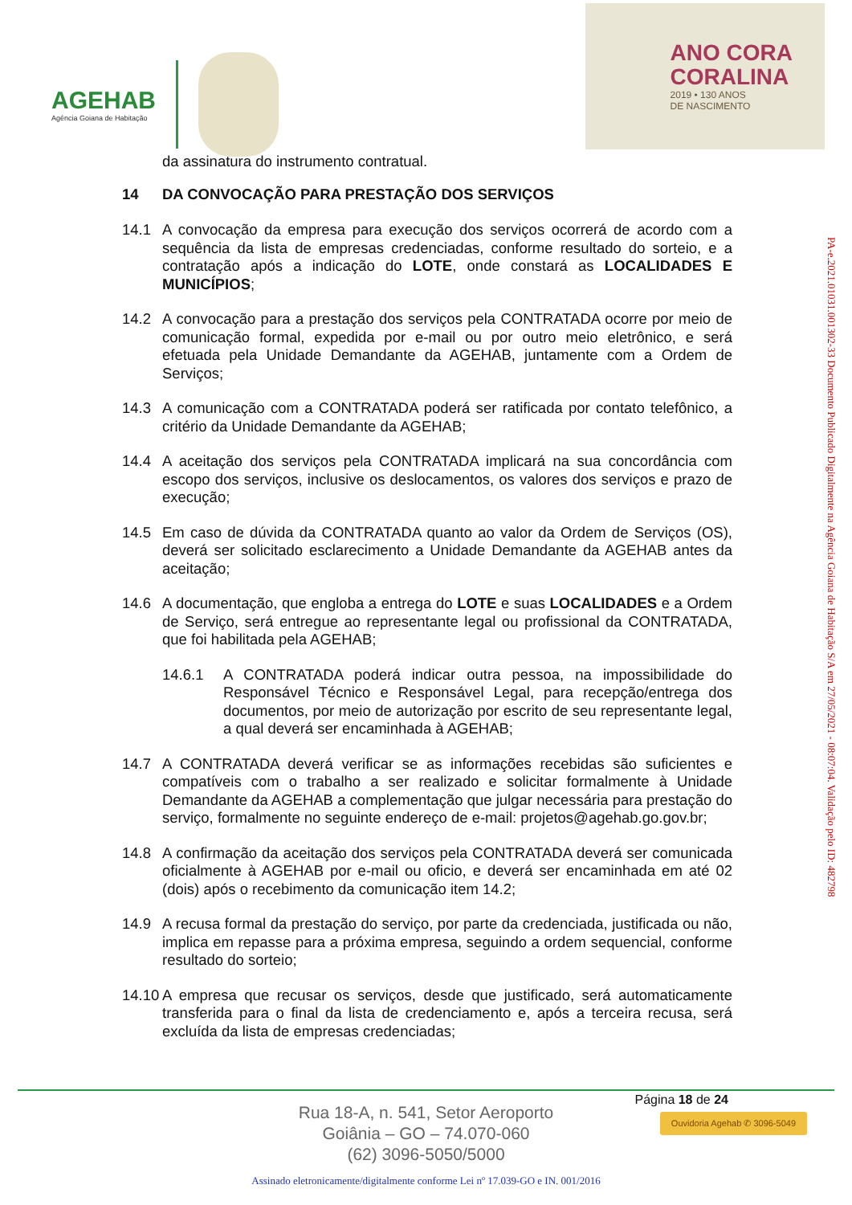AGEHAB
Agência Goiana de Habitação
ANO CORA
CORALINA
2019 • 130 ANOS
DE NASCIMENTO
da assinatura do instrumento contratual.
14 DA CONVOCAÇÃO PARA PRESTAÇÃO DOS SERVIÇOS
14.1 A convocação da empresa para execução dos serviços ocorrerá de acordo com a sequência da lista de empresas credenciadas, conforme resultado do sorteio, e a contratação após a indicação do LOTE, onde constará as LOCALIDADES E MUNICÍPIOS;
14.2 A convocação para a prestação dos serviços pela CONTRATADA ocorre por meio de comunicação formal, expedida por e-mail ou por outro meio eletrônico, e será efetuada pela Unidade Demandante da AGEHAB, juntamente com a Ordem de Serviços;
14.3 A comunicação com a CONTRATADA poderá ser ratificada por contato telefônico, a critério da Unidade Demandante da AGEHAB;
14.4 A aceitação dos serviços pela CONTRATADA implicará na sua concordância com escopo dos serviços, inclusive os deslocamentos, os valores dos serviços e prazo de execução;
14.5 Em caso de dúvida da CONTRATADA quanto ao valor da Ordem de Serviços (OS), deverá ser solicitado esclarecimento a Unidade Demandante da AGEHAB antes da aceitação;
14.6 A documentação, que engloba a entrega do LOTE e suas LOCALIDADES e a Ordem de Serviço, será entregue ao representante legal ou profissional da CONTRATADA, que foi habilitada pela AGEHAB;
14.6.1 A CONTRATADA poderá indicar outra pessoa, na impossibilidade do Responsável Técnico e Responsável Legal, para recepção/entrega dos documentos, por meio de autorização por escrito de seu representante legal, a qual deverá ser encaminhada à AGEHAB;
14.7 A CONTRATADA deverá verificar se as informações recebidas são suficientes e compatíveis com o trabalho a ser realizado e solicitar formalmente à Unidade Demandante da AGEHAB a complementação que julgar necessária para prestação do serviço, formalmente no seguinte endereço de e-mail: projetos@agehab.go.gov.br;
14.8 A confirmação da aceitação dos serviços pela CONTRATADA deverá ser comunicada oficialmente à AGEHAB por e-mail ou oficio, e deverá ser encaminhada em até 02 (dois) após o recebimento da comunicação item 14.2;
14.9 A recusa formal da prestação do serviço, por parte da credenciada, justificada ou não, implica em repasse para a próxima empresa, seguindo a ordem sequencial, conforme resultado do sorteio;
14.10
A empresa que recusar os serviços, desde que justificado, será automaticamente transferida para o final da lista de credenciamento e, após a terceira recusa, será excluída da lista de empresas credenciadas;
PA-e.2021.01031.001302-33 Documento Publicado Digitalmente na Agência Goiana de Habitação S/A em 27/05/2021 - 08:07:04. Validação pelo ID: 482798
Página 18 de 24
Rua 18-A, n. 541, Setor Aeroporto
Goiânia – GO – 74.070-060
(62) 3096-5050/5000
Ouvidoria Agehab ✆ 3096-5049
Assinado eletronicamente/digitalmente conforme Lei nº 17.039-GO e IN. 001/2016